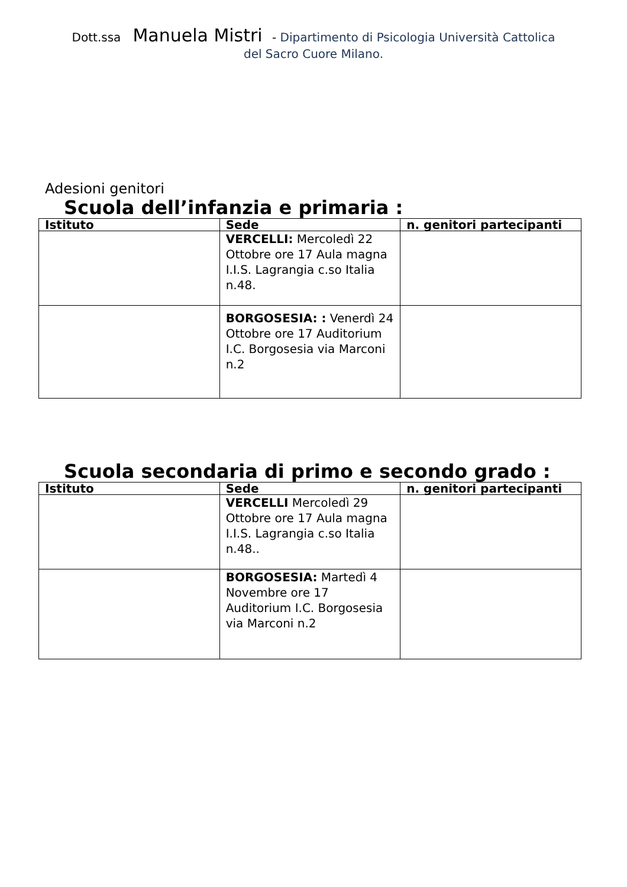Dott.ssa Manuela Mistri - Dipartimento di Psicologia Università Cattolica
del Sacro Cuore Milano.
Adesioni genitori
Scuola dell’infanzia e primaria :
| Istituto | Sede | n. genitori partecipanti |
| --- | --- | --- |
| | VERCELLI: Mercoledì 22 Ottobre ore 17 Aula magna I.I.S. Lagrangia c.so Italia n.48. | |
| | BORGOSESIA: : Venerdì 24 Ottobre ore 17 Auditorium I.C. Borgosesia via Marconi n.2 | |
Scuola secondaria di primo e secondo grado :
| Istituto | Sede | n. genitori partecipanti |
| --- | --- | --- |
| | VERCELLI Mercoledì 29 Ottobre ore 17 Aula magna I.I.S. Lagrangia c.so Italia n.48.. | |
| | BORGOSESIA: Martedì 4 Novembre ore 17 Auditorium I.C. Borgosesia via Marconi n.2 | |